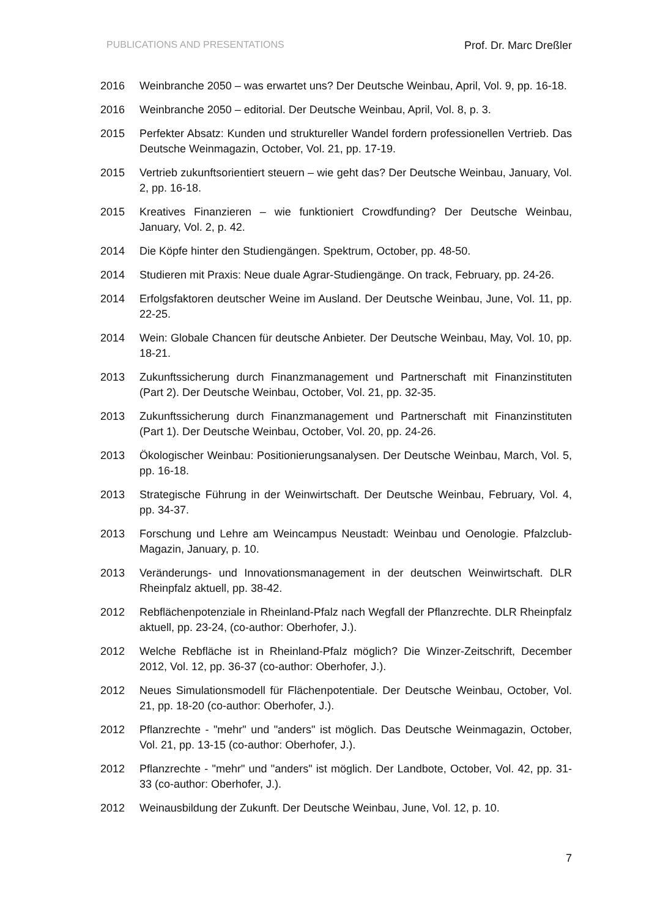PUBLICATIONS AND PRESENTATIONS Prof. Dr. Marc Dreßler
2016 Weinbranche 2050 – was erwartet uns? Der Deutsche Weinbau, April, Vol. 9, pp. 16-18.
2016 Weinbranche 2050 – editorial. Der Deutsche Weinbau, April, Vol. 8, p. 3.
2015 Perfekter Absatz: Kunden und struktureller Wandel fordern professionellen Vertrieb. Das Deutsche Weinmagazin, October, Vol. 21, pp. 17-19.
2015 Vertrieb zukunftsorientiert steuern – wie geht das? Der Deutsche Weinbau, January, Vol. 2, pp. 16-18.
2015 Kreatives Finanzieren – wie funktioniert Crowdfunding? Der Deutsche Weinbau, January, Vol. 2, p. 42.
2014 Die Köpfe hinter den Studiengängen. Spektrum, October, pp. 48-50.
2014 Studieren mit Praxis: Neue duale Agrar-Studiengänge. On track, February, pp. 24-26.
2014 Erfolgsfaktoren deutscher Weine im Ausland. Der Deutsche Weinbau, June, Vol. 11, pp. 22-25.
2014 Wein: Globale Chancen für deutsche Anbieter. Der Deutsche Weinbau, May, Vol. 10, pp. 18-21.
2013 Zukunftssicherung durch Finanzmanagement und Partnerschaft mit Finanzinstituten (Part 2). Der Deutsche Weinbau, October, Vol. 21, pp. 32-35.
2013 Zukunftssicherung durch Finanzmanagement und Partnerschaft mit Finanzinstituten (Part 1). Der Deutsche Weinbau, October, Vol. 20, pp. 24-26.
2013 Ökologischer Weinbau: Positionierungsanalysen. Der Deutsche Weinbau, March, Vol. 5, pp. 16-18.
2013 Strategische Führung in der Weinwirtschaft. Der Deutsche Weinbau, February, Vol. 4, pp. 34-37.
2013 Forschung und Lehre am Weincampus Neustadt: Weinbau und Oenologie. Pfalzclub-Magazin, January, p. 10.
2013 Veränderungs- und Innovationsmanagement in der deutschen Weinwirtschaft. DLR Rheinpfalz aktuell, pp. 38-42.
2012 Rebflächenpotenziale in Rheinland-Pfalz nach Wegfall der Pflanzrechte. DLR Rheinpfalz aktuell, pp. 23-24, (co-author: Oberhofer, J.).
2012 Welche Rebfläche ist in Rheinland-Pfalz möglich? Die Winzer-Zeitschrift, December 2012, Vol. 12, pp. 36-37 (co-author: Oberhofer, J.).
2012 Neues Simulationsmodell für Flächenpotentiale. Der Deutsche Weinbau, October, Vol. 21, pp. 18-20 (co-author: Oberhofer, J.).
2012 Pflanzrechte - "mehr" und "anders" ist möglich. Das Deutsche Weinmagazin, October, Vol. 21, pp. 13-15 (co-author: Oberhofer, J.).
2012 Pflanzrechte - "mehr" und "anders" ist möglich. Der Landbote, October, Vol. 42, pp. 31-33 (co-author: Oberhofer, J.).
2012 Weinausbildung der Zukunft. Der Deutsche Weinbau, June, Vol. 12, p. 10.
7